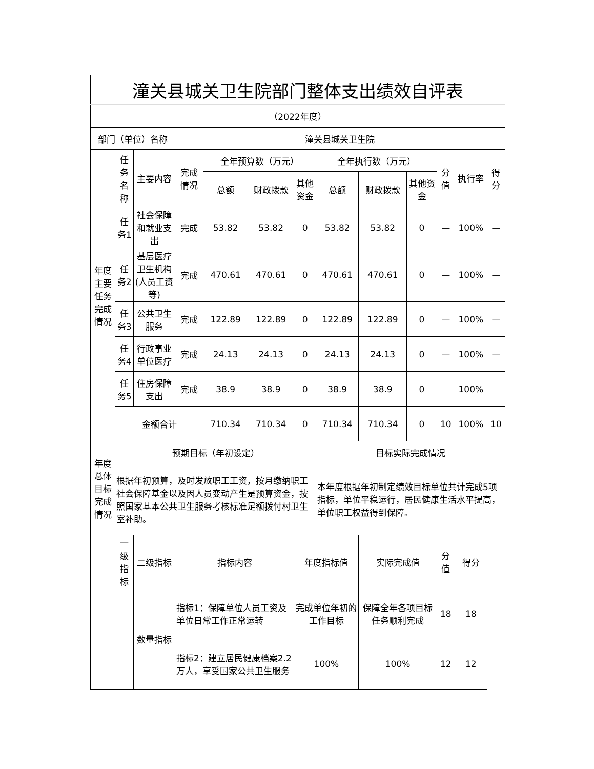| 潼关县城关卫生院部门整体支出绩效自评表 | | | | | | | | | | | | | |
| （2022年度） | | | | | | | | | | | | | |
| 部门（单位）名称 | | | 潼关县城关卫生院 | | | | | | | | | | |
| 年度主要任务完成情况 | 任务名称 | 主要内容 | 完成情况 | 全年预算数（万元） | | | 全年执行数（万元） | | | 分值 | 执行率 | | 得分 |
| | | | | 总额 | 财政拨款 | 其他资金 | 总额 | 财政拨款 | 其他资金 | | | | |
| | 任务1 | 社会保障和就业支出 | 完成 | 53.82 | 53.82 | 0 | 53.82 | 53.82 | 0 | — | 100% | | — |
| | 任务2 | 基层医疗卫生机构(人员工资等) | 完成 | 470.61 | 470.61 | 0 | 470.61 | 470.61 | 0 | — | 100% | | — |
| | 任务3 | 公共卫生服务 | 完成 | 122.89 | 122.89 | 0 | 122.89 | 122.89 | 0 | — | 100% | | — |
| | 任务4 | 行政事业单位医疗 | 完成 | 24.13 | 24.13 | 0 | 24.13 | 24.13 | 0 | — | 100% | | — |
| | 任务5 | 住房保障支出 | 完成 | 38.9 | 38.9 | 0 | 38.9 | 38.9 | 0 | | 100% | | |
| | 金额合计 | | | 710.34 | 710.34 | 0 | 710.34 | 710.34 | 0 | 10 | 100% | | 10 |
| 年度总体目标完成情况 | 预期目标（年初设定） | | | | | | 目标实际完成情况 | | | | | | |
| | 根据年初预算，及时发放职工工资，按月缴纳职工社会保障基金以及因人员变动产生是预算资金，按照国家基本公共卫生服务考核标准足额拨付村卫生室补助。 | | | | | | 本年度根据年初制定绩效目标单位共计完成5项指标，单位平稳运行，居民健康生活水平提高，单位职工权益得到保障。 | | | | | | |
| | 一级指标 | 二级指标 | 指标内容 | | | 年度指标值 | | 实际完成值 | | 分值 | | 得分 | |
| | | 数量指标 | 指标1：保障单位人员工资及单位日常工作正常运转 | | | 完成单位年初的工作目标 | | 保障全年各项目标任务顺利完成 | | 18 | | 18 | |
| | | | 指标2：建立居民健康档案2.2万人，享受国家公共卫生服务 | | | 100% | | 100% | | 12 | | 12 | |